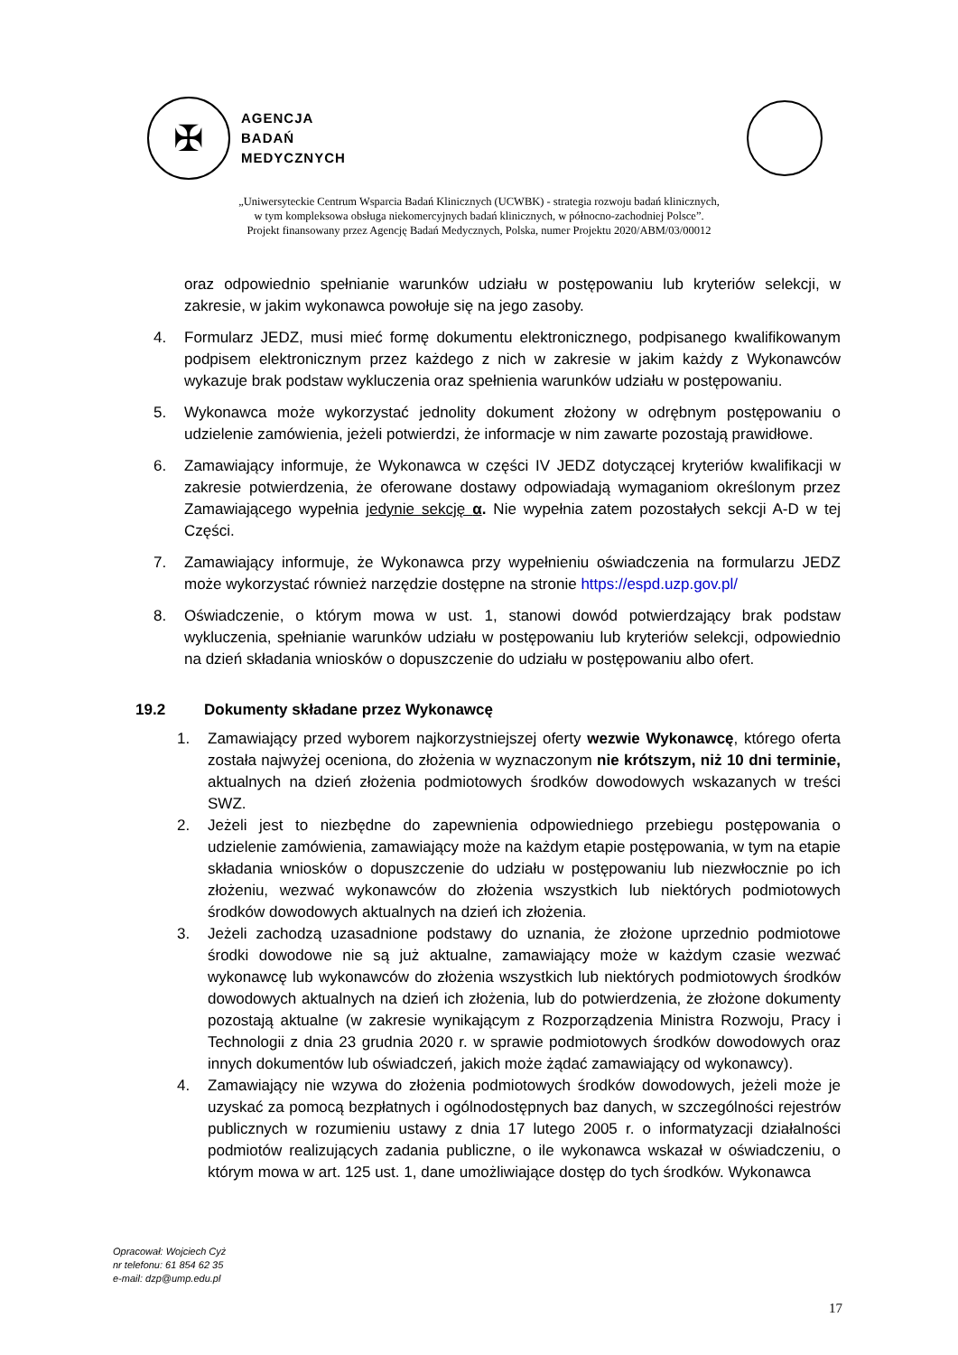✠
AGENCJA
BADAŃ
MEDYCZNYCH
„Uniwersyteckie Centrum Wsparcia Badań Klinicznych (UCWBK) - strategia rozwoju badań klinicznych,
w tym kompleksowa obsługa niekomercyjnych badań klinicznych, w północno-zachodniej Polsce”.
Projekt finansowany przez Agencję Badań Medycznych, Polska, numer Projektu 2020/ABM/03/00012
oraz odpowiednio spełnianie warunków udziału w postępowaniu lub kryteriów selekcji, w zakresie, w jakim wykonawca powołuje się na jego zasoby.
4. Formularz JEDZ, musi mieć formę dokumentu elektronicznego, podpisanego kwalifikowanym podpisem elektronicznym przez każdego z nich w zakresie w jakim każdy z Wykonawców wykazuje brak podstaw wykluczenia oraz spełnienia warunków udziału w postępowaniu.
5. Wykonawca może wykorzystać jednolity dokument złożony w odrębnym postępowaniu o udzielenie zamówienia, jeżeli potwierdzi, że informacje w nim zawarte pozostają prawidłowe.
6. Zamawiający informuje, że Wykonawca w części IV JEDZ dotyczącej kryteriów kwalifikacji w zakresie potwierdzenia, że oferowane dostawy odpowiadają wymaganiom określonym przez Zamawiającego wypełnia jedynie sekcję α. Nie wypełnia zatem pozostałych sekcji A-D w tej Części.
7. Zamawiający informuje, że Wykonawca przy wypełnieniu oświadczenia na formularzu JEDZ może wykorzystać również narzędzie dostępne na stronie https://espd.uzp.gov.pl/
8. Oświadczenie, o którym mowa w ust. 1, stanowi dowód potwierdzający brak podstaw wykluczenia, spełnianie warunków udziału w postępowaniu lub kryteriów selekcji, odpowiednio na dzień składania wniosków o dopuszczenie do udziału w postępowaniu albo ofert.
19.2 Dokumenty składane przez Wykonawcę
1. Zamawiający przed wyborem najkorzystniejszej oferty wezwie Wykonawcę, którego oferta została najwyżej oceniona, do złożenia w wyznaczonym nie krótszym, niż 10 dni terminie, aktualnych na dzień złożenia podmiotowych środków dowodowych wskazanych w treści SWZ.
2. Jeżeli jest to niezbędne do zapewnienia odpowiedniego przebiegu postępowania o udzielenie zamówienia, zamawiający może na każdym etapie postępowania, w tym na etapie składania wniosków o dopuszczenie do udziału w postępowaniu lub niezwłocznie po ich złożeniu, wezwać wykonawców do złożenia wszystkich lub niektórych podmiotowych środków dowodowych aktualnych na dzień ich złożenia.
3. Jeżeli zachodzą uzasadnione podstawy do uznania, że złożone uprzednio podmiotowe środki dowodowe nie są już aktualne, zamawiający może w każdym czasie wezwać wykonawcę lub wykonawców do złożenia wszystkich lub niektórych podmiotowych środków dowodowych aktualnych na dzień ich złożenia, lub do potwierdzenia, że złożone dokumenty pozostają aktualne (w zakresie wynikającym z Rozporządzenia Ministra Rozwoju, Pracy i Technologii z dnia 23 grudnia 2020 r. w sprawie podmiotowych środków dowodowych oraz innych dokumentów lub oświadczeń, jakich może żądać zamawiający od wykonawcy).
4. Zamawiający nie wzywa do złożenia podmiotowych środków dowodowych, jeżeli może je uzyskać za pomocą bezpłatnych i ogólnodostępnych baz danych, w szczególności rejestrów publicznych w rozumieniu ustawy z dnia 17 lutego 2005 r. o informatyzacji działalności podmiotów realizujących zadania publiczne, o ile wykonawca wskazał w oświadczeniu, o którym mowa w art. 125 ust. 1, dane umożliwiające dostęp do tych środków. Wykonawca
Opracował: Wojciech Cyż
nr telefonu: 61 854 62 35
e-mail: dzp@ump.edu.pl
17